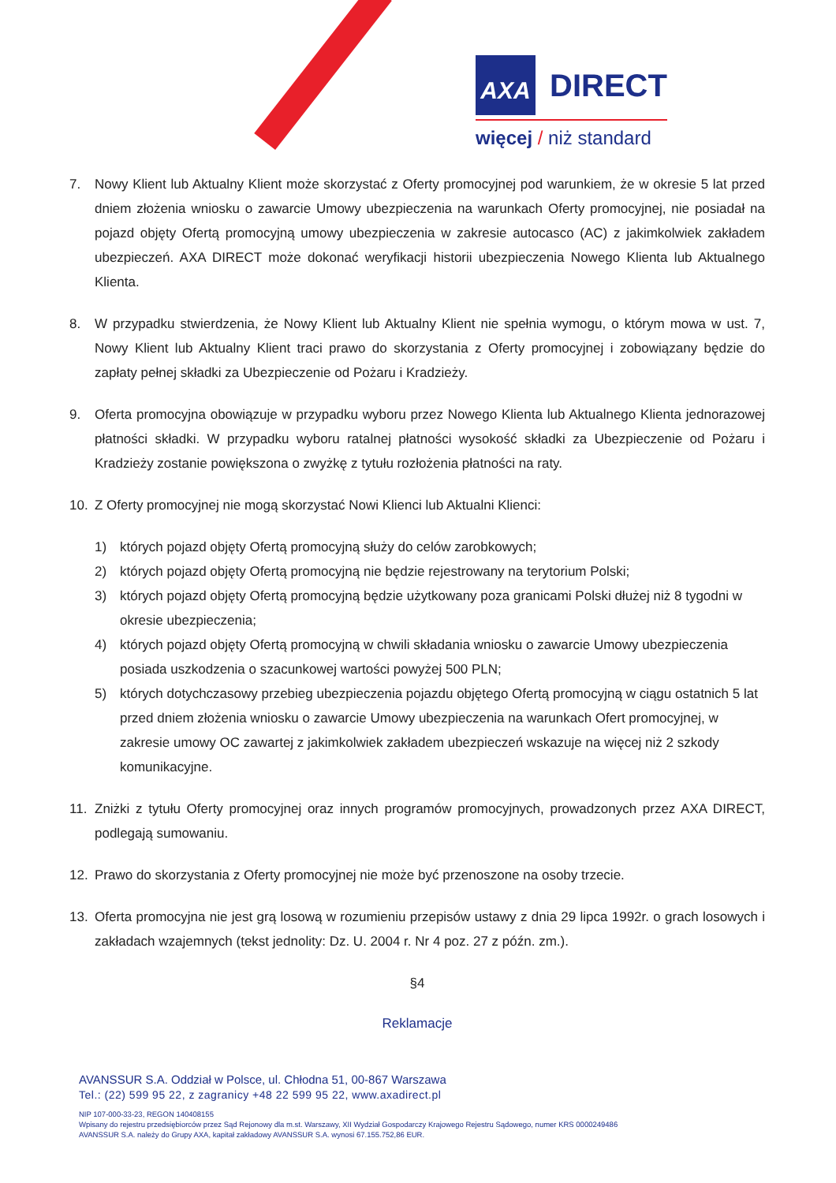AXA DIRECT
więcej / niż standard
7. Nowy Klient lub Aktualny Klient może skorzystać z Oferty promocyjnej pod warunkiem, że w okresie 5 lat przed dniem złożenia wniosku o zawarcie Umowy ubezpieczenia na warunkach Oferty promocyjnej, nie posiadał na pojazd objęty Ofertą promocyjną umowy ubezpieczenia w zakresie autocasco (AC) z jakimkolwiek zakładem ubezpieczeń. AXA DIRECT może dokonać weryfikacji historii ubezpieczenia Nowego Klienta lub Aktualnego Klienta.
8. W przypadku stwierdzenia, że Nowy Klient lub Aktualny Klient nie spełnia wymogu, o którym mowa w ust. 7, Nowy Klient lub Aktualny Klient traci prawo do skorzystania z Oferty promocyjnej i zobowiązany będzie do zapłaty pełnej składki za Ubezpieczenie od Pożaru i Kradzieży.
9. Oferta promocyjna obowiązuje w przypadku wyboru przez Nowego Klienta lub Aktualnego Klienta jednorazowej płatności składki. W przypadku wyboru ratalnej płatności wysokość składki za Ubezpieczenie od Pożaru i Kradzieży zostanie powiększona o zwyżkę z tytułu rozłożenia płatności na raty.
10. Z Oferty promocyjnej nie mogą skorzystać Nowi Klienci lub Aktualni Klienci:
1) których pojazd objęty Ofertą promocyjną służy do celów zarobkowych;
2) których pojazd objęty Ofertą promocyjną nie będzie rejestrowany na terytorium Polski;
3) których pojazd objęty Ofertą promocyjną będzie użytkowany poza granicami Polski dłużej niż 8 tygodni w okresie ubezpieczenia;
4) których pojazd objęty Ofertą promocyjną w chwili składania wniosku o zawarcie Umowy ubezpieczenia posiada uszkodzenia o szacunkowej wartości powyżej 500 PLN;
5) których dotychczasowy przebieg ubezpieczenia pojazdu objętego Ofertą promocyjną w ciągu ostatnich 5 lat przed dniem złożenia wniosku o zawarcie Umowy ubezpieczenia na warunkach Ofert promocyjnej, w zakresie umowy OC zawartej z jakimkolwiek zakładem ubezpieczeń wskazuje na więcej niż 2 szkody komunikacyjne.
11. Zniżki z tytułu Oferty promocyjnej oraz innych programów promocyjnych, prowadzonych przez AXA DIRECT, podlegają sumowaniu.
12. Prawo do skorzystania z Oferty promocyjnej nie może być przenoszone na osoby trzecie.
13. Oferta promocyjna nie jest grą losową w rozumieniu przepisów ustawy z dnia 29 lipca 1992r. o grach losowych i zakładach wzajemnych (tekst jednolity: Dz. U. 2004 r. Nr 4 poz. 27 z późn. zm.).
§4
Reklamacje
AVANSSUR S.A. Oddział w Polsce, ul. Chłodna 51, 00-867 Warszawa
Tel.: (22) 599 95 22, z zagranicy +48 22 599 95 22, www.axadirect.pl
NIP 107-000-33-23, REGON 140408155
Wpisany do rejestru przedsiębiorców przez Sąd Rejonowy dla m.st. Warszawy, XII Wydział Gospodarczy Krajowego Rejestru Sądowego, numer KRS 0000249486
AVANSSUR S.A. należy do Grupy AXA, kapitał zakładowy AVANSSUR S.A. wynosi 67.155.752,86 EUR.